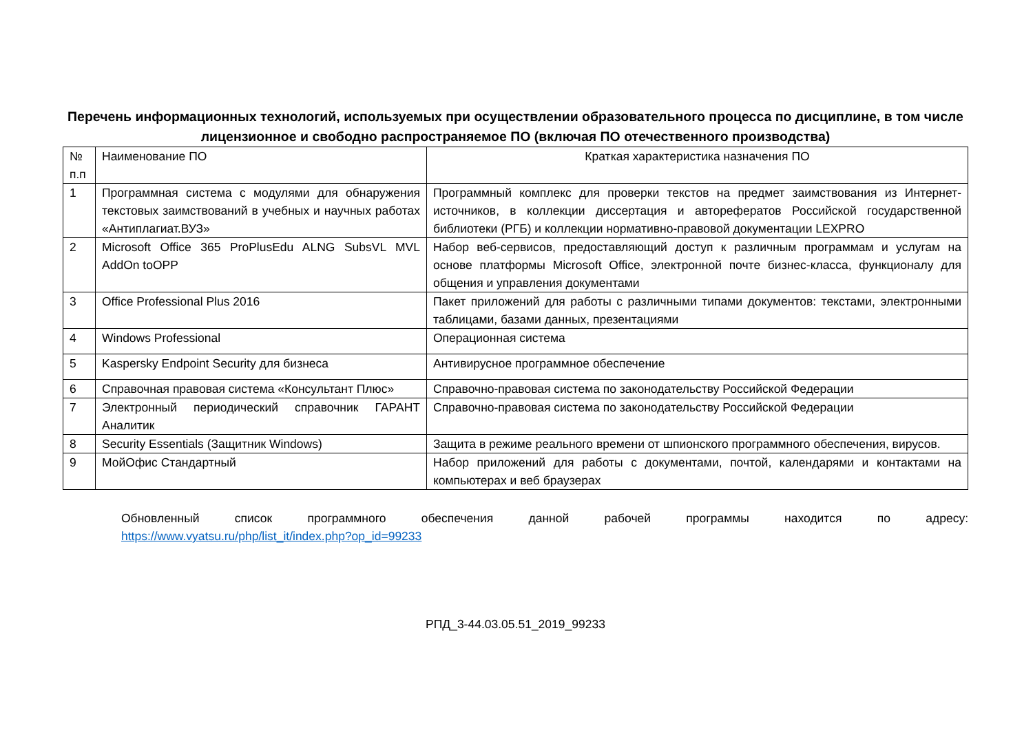Перечень информационных технологий, используемых при осуществлении образовательного процесса по дисциплине, в том числе лицензионное и свободно распространяемое ПО (включая ПО отечественного производства)
| № п.п | Наименование ПО | Краткая характеристика назначения ПО |
| 1 | Программная система с модулями для обнаружения текстовых заимствований в учебных и научных работах «Антиплагиат.ВУЗ» | Программный комплекс для проверки текстов на предмет заимствования из Интернет-источников, в коллекции диссертация и авторефератов Российской государственной библиотеки (РГБ) и коллекции нормативно-правовой документации LEXPRO |
| 2 | Microsoft Office 365 ProPlusEdu ALNG SubsVL MVL AddOn toOPP | Набор веб-сервисов, предоставляющий доступ к различным программам и услугам на основе платформы Microsoft Office, электронной почте бизнес-класса, функционалу для общения и управления документами |
| 3 | Office Professional Plus 2016 | Пакет приложений для работы с различными типами документов: текстами, электронными таблицами, базами данных, презентациями |
| 4 | Windows Professional | Операционная система |
| 5 | Kaspersky Endpoint Security для бизнеса | Антивирусное программное обеспечение |
| 6 | Справочная правовая система «Консультант Плюс» | Справочно-правовая система по законодательству Российской Федерации |
| 7 | Электронный периодический справочник ГАРАНТ Аналитик | Справочно-правовая система по законодательству Российской Федерации |
| 8 | Security Essentials (Защитник Windows) | Защита в режиме реального времени от шпионского программного обеспечения, вирусов. |
| 9 | МойОфис Стандартный | Набор приложений для работы с документами, почтой, календарями и контактами на компьютерах и веб браузерах |
Обновленный список программного обеспечения данной рабочей программы находится по адресу:
https://www.vyatsu.ru/php/list_it/index.php?op_id=99233
РПД_3-44.03.05.51_2019_99233